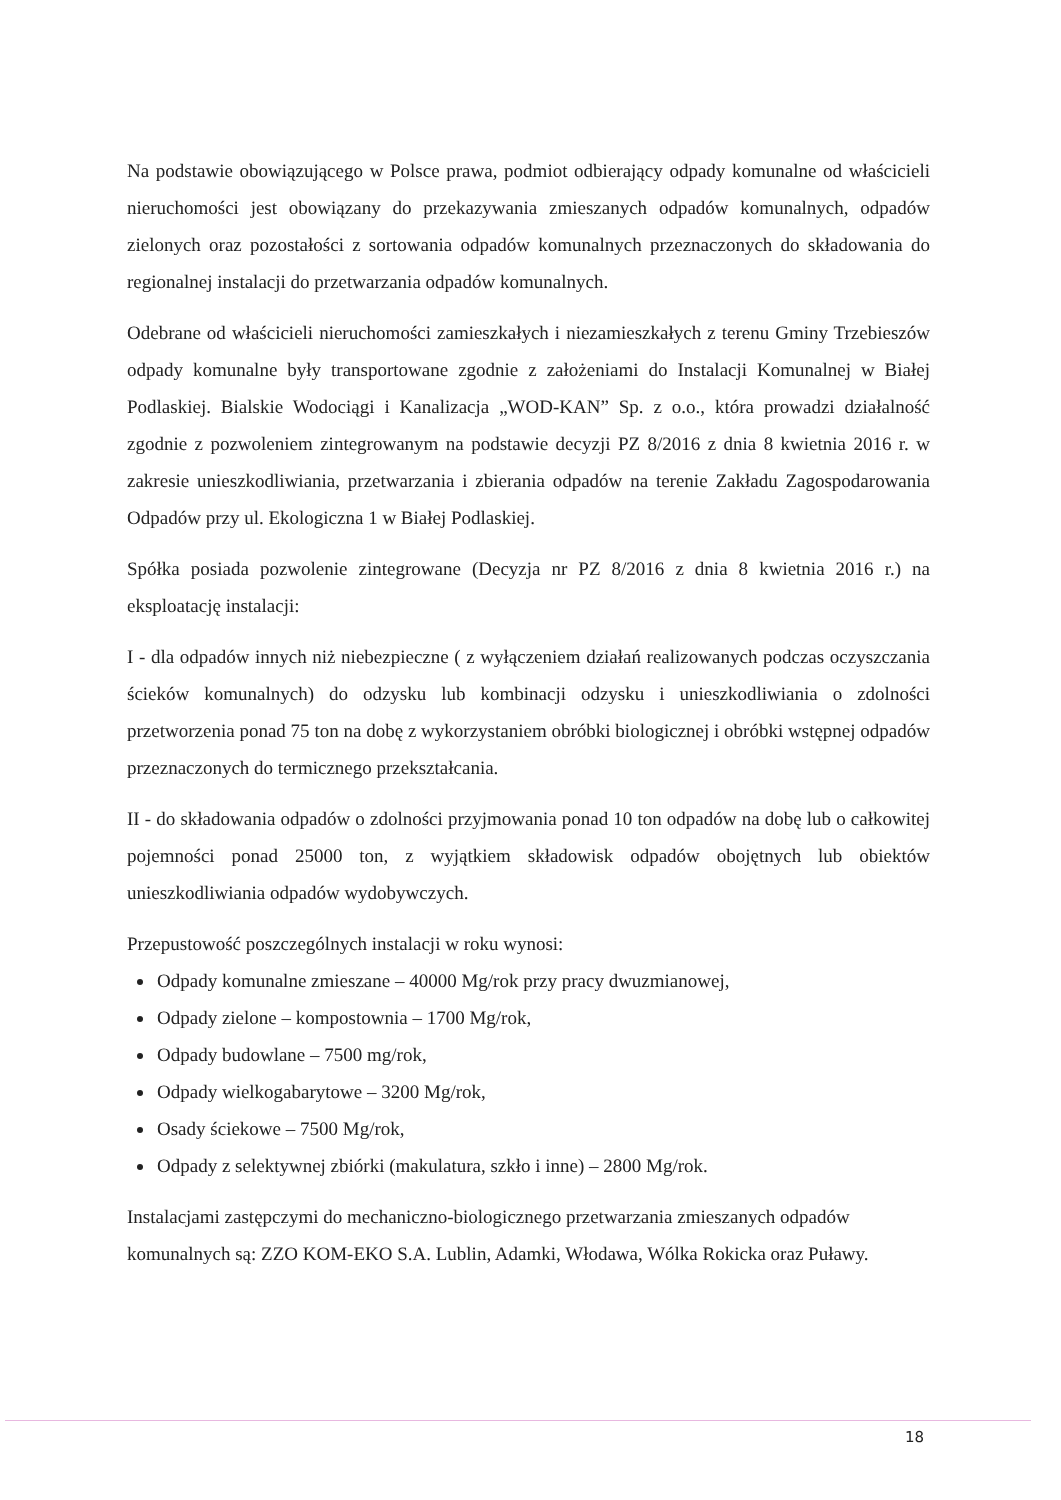Na podstawie obowiązującego w Polsce prawa, podmiot odbierający odpady komunalne od właścicieli nieruchomości jest obowiązany do przekazywania zmieszanych odpadów komunalnych, odpadów zielonych oraz pozostałości z sortowania odpadów komunalnych przeznaczonych do składowania do regionalnej instalacji do przetwarzania odpadów komunalnych.
Odebrane od właścicieli nieruchomości zamieszkałych i niezamieszkałych z terenu Gminy Trzebieszów odpady komunalne były transportowane zgodnie z założeniami do Instalacji Komunalnej w Białej Podlaskiej. Bialskie Wodociągi i Kanalizacja „WOD-KAN” Sp. z o.o., która prowadzi działalność zgodnie z pozwoleniem zintegrowanym na podstawie decyzji PZ 8/2016 z dnia 8 kwietnia 2016 r. w zakresie unieszkodliwiania, przetwarzania i zbierania odpadów na terenie Zakładu Zagospodarowania Odpadów przy ul. Ekologiczna 1 w Białej Podlaskiej.
Spółka posiada pozwolenie zintegrowane (Decyzja nr PZ 8/2016 z dnia 8 kwietnia 2016 r.) na eksploatację instalacji:
I - dla odpadów innych niż niebezpieczne ( z wyłączeniem działań realizowanych podczas oczyszczania ścieków komunalnych) do odzysku lub kombinacji odzysku i unieszkodliwiania o zdolności przetworzenia ponad 75 ton na dobę z wykorzystaniem obróbki biologicznej i obróbki wstępnej odpadów przeznaczonych do termicznego przekształcania.
II - do składowania odpadów o zdolności przyjmowania ponad 10 ton odpadów na dobę lub o całkowitej pojemności ponad 25000 ton, z wyjątkiem składowisk odpadów obojętnych lub obiektów unieszkodliwiania odpadów wydobywczych.
Przepustowość poszczególnych instalacji w roku wynosi:
Odpady komunalne zmieszane – 40000 Mg/rok przy pracy dwuzmianowej,
Odpady zielone – kompostownia – 1700 Mg/rok,
Odpady budowlane – 7500 mg/rok,
Odpady wielkogabarytowe – 3200 Mg/rok,
Osady ściekowe – 7500 Mg/rok,
Odpady z selektywnej zbiórki (makulatura, szkło i inne) – 2800 Mg/rok.
Instalacjami zastępczymi do mechaniczno-biologicznego przetwarzania zmieszanych odpadów komunalnych są: ZZO KOM-EKO S.A. Lublin, Adamki, Włodawa, Wólka Rokicka oraz Puławy.
18